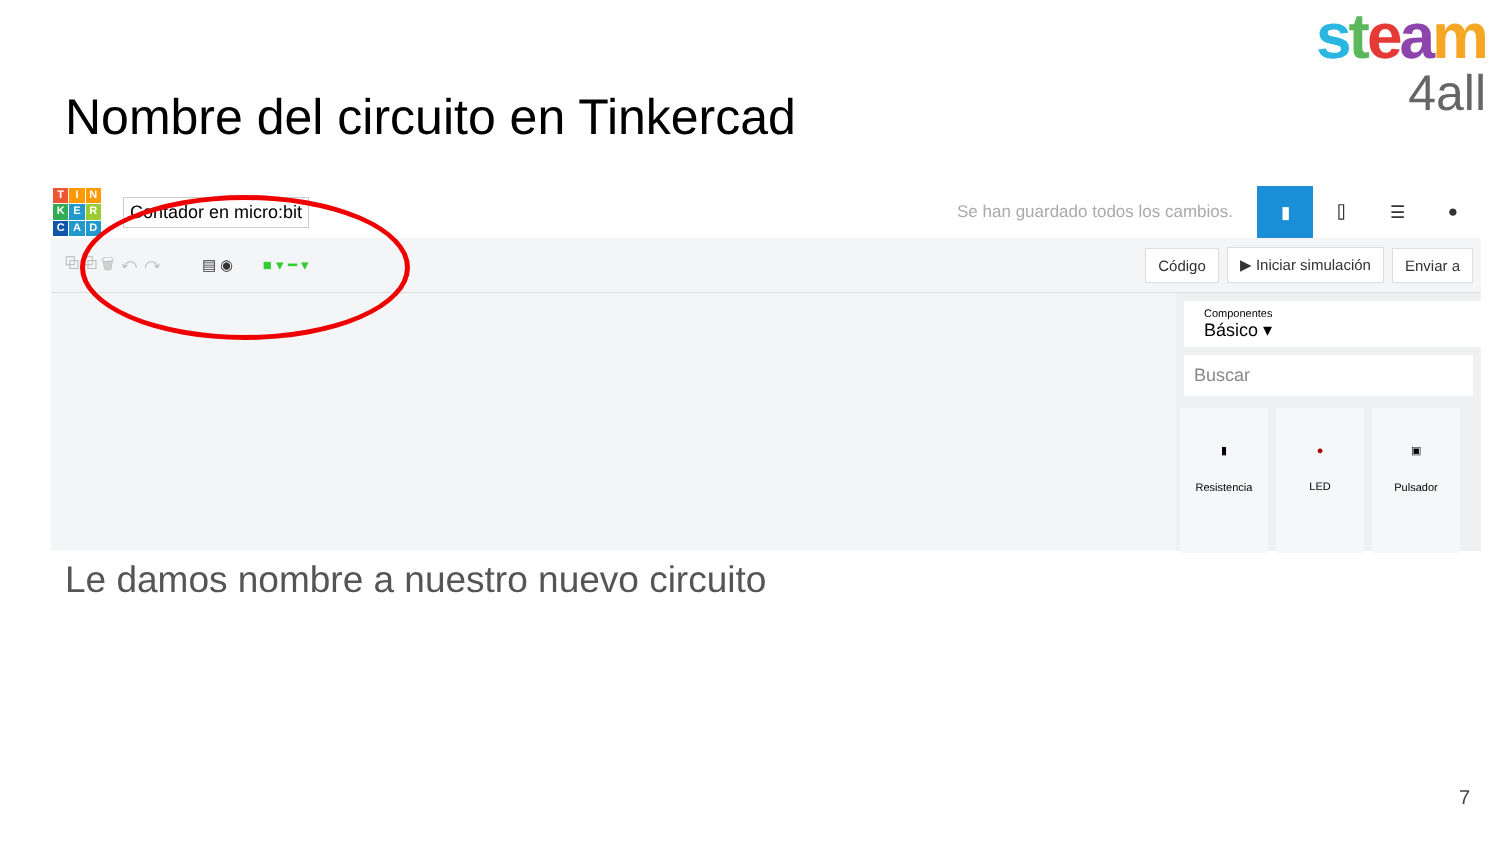steam
4all
Nombre del circuito en Tinkercad
TINKERCAD
Contador en micro:bit
Se han guardado todos los cambios.
▮ ⌷ ☰ ●
⧉ ⧉ 🗑 ↶ ↷ ▤ ◉ ■ ▾ ━ ▾ Código ▶ Iniciar simulación Enviar a
Componentes
Básico ▾
Buscar
▮
Resistencia
●
LED
▣
Pulsador
Le damos nombre a nuestro nuevo circuito
7